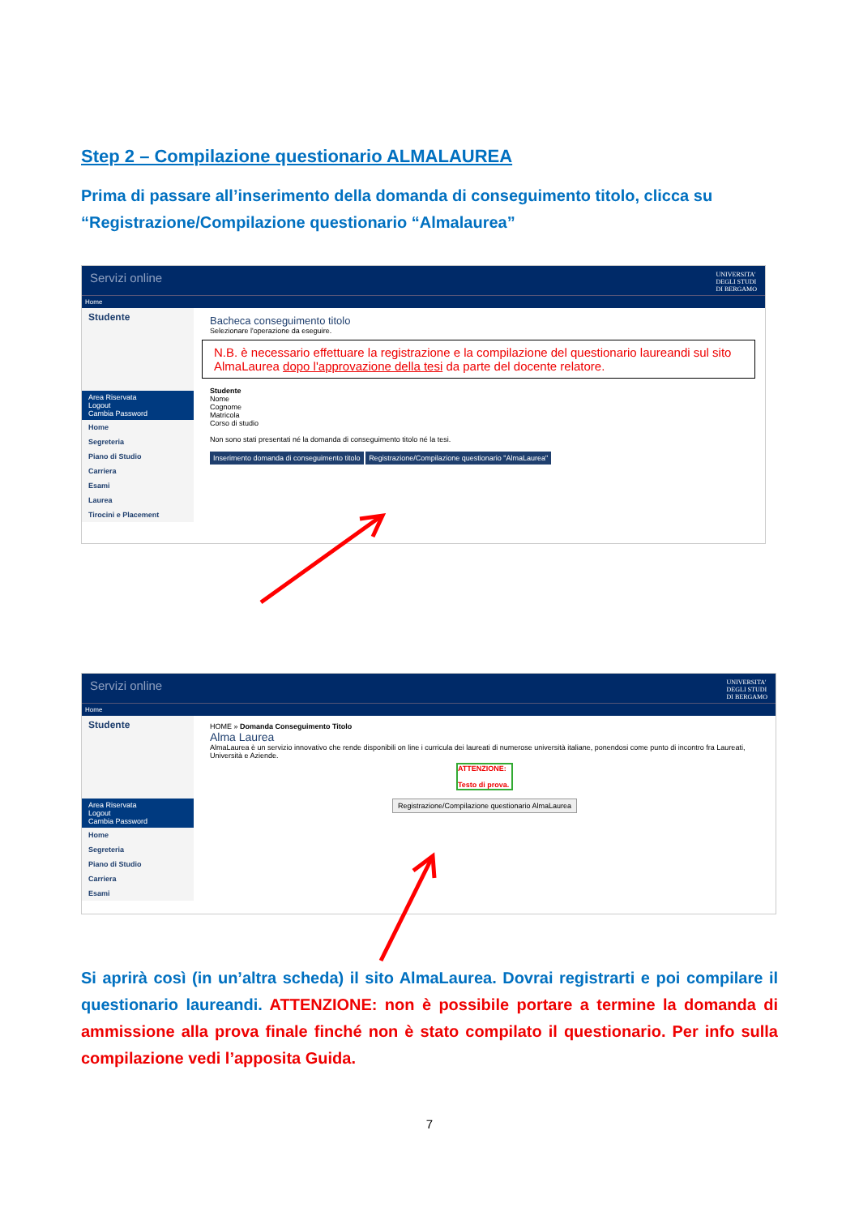Step 2 – Compilazione questionario ALMALAUREA
Prima di passare all’inserimento della domanda di conseguimento titolo, clicca su “Registrazione/Compilazione questionario “Almalaurea”
Servizi online UNIVERSITA'
DEGLI STUDI
DI BERGAMO
Home
Studente
Area Riservata
Logout
Cambia Password
Home
Segreteria
Piano di Studio
Carriera
Esami
Laurea
Tirocini e Placement
Bacheca conseguimento titolo
Selezionare l'operazione da eseguire.
N.B. è necessario effettuare la registrazione e la compilazione del questionario laureandi sul sito AlmaLaurea dopo l'approvazione della tesi da parte del docente relatore.
Studente
Nome
Cognome
Matricola
Corso di studio
Non sono stati presentati né la domanda di conseguimento titolo né la tesi.
Inserimento domanda di conseguimento titolo Registrazione/Compilazione questionario "AlmaLaurea"
Servizi online UNIVERSITA'
DEGLI STUDI
DI BERGAMO
Home
Studente
Area Riservata
Logout
Cambia Password
Home
Segreteria
Piano di Studio
Carriera
Esami
HOME » Domanda Conseguimento Titolo
Alma Laurea
AlmaLaurea è un servizio innovativo che rende disponibili on line i curricula dei laureati di numerose università italiane, ponendosi come punto di incontro fra Laureati, Università e Aziende.
ATTENZIONE:
Testo di prova.
Registrazione/Compilazione questionario AlmaLaurea
Si aprirà così (in un’altra scheda) il sito AlmaLaurea. Dovrai registrarti e poi compilare il questionario laureandi. ATTENZIONE: non è possibile portare a termine la domanda di ammissione alla prova finale finché non è stato compilato il questionario. Per info sulla compilazione vedi l’apposita Guida.
7